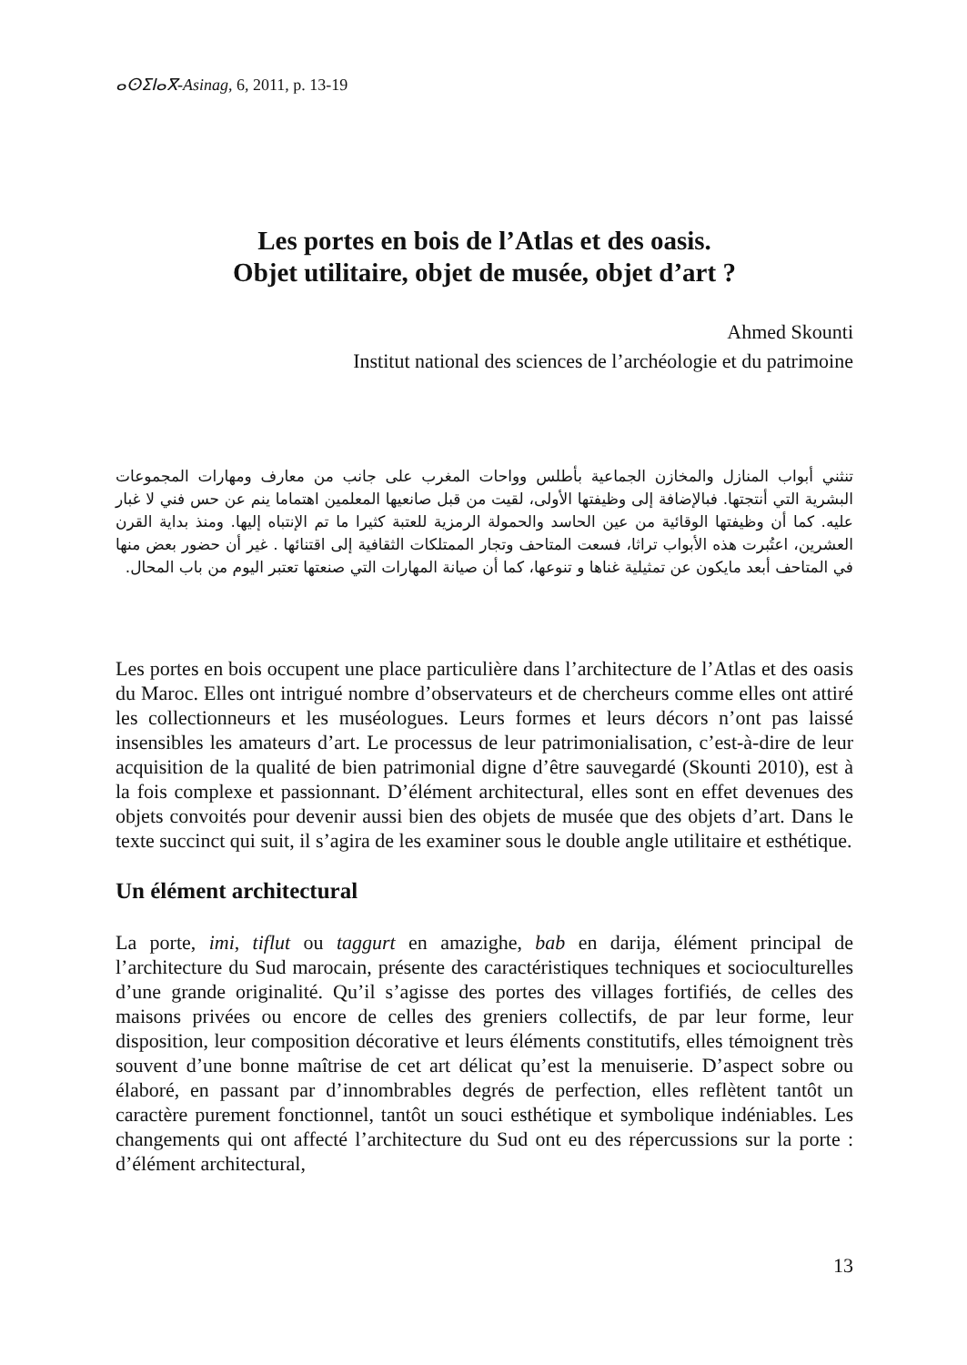ⴰⵙⵉⵏⴰⴳ-Asinag, 6, 2011, p. 13-19
Les portes en bois de l’Atlas et des oasis.
Objet utilitaire, objet de musée, objet d’art ?
Ahmed Skounti
Institut national des sciences de l’archéologie et du patrimoine
تنثني أبواب المنازل والمخازن الجماعية بأطلس وواحات المغرب على جانب من معارف ومهارات المجموعات البشرية التي أنتجتها. فبالإضافة إلى وظيفتها الأولى، لقيت من قبل صانعيها المعلمين اهتماما ينم عن حس فني لا غبار عليه. كما أن وظيفتها الوقائية من عين الحاسد والحمولة الرمزية للعتبة كثيرا ما تم الإنتباه إليها. ومنذ بداية القرن العشرين، اعتُبرت هذه الأبواب تراثا، فسعت المتاحف وتجار الممتلكات الثقافية إلى اقتنائها . غير أن حضور بعض منها في المتاحف أبعد مايكون عن تمثيلية غناها و تنوعها، كما أن صيانة المهارات التي صنعتها تعتبر اليوم من باب المحال.
Les portes en bois occupent une place particulière dans l’architecture de l’Atlas et des oasis du Maroc. Elles ont intrigué nombre d’observateurs et de chercheurs comme elles ont attiré les collectionneurs et les muséologues. Leurs formes et leurs décors n’ont pas laissé insensibles les amateurs d’art. Le processus de leur patrimonialisation, c’est-à-dire de leur acquisition de la qualité de bien patrimonial digne d’être sauvegardé (Skounti 2010), est à la fois complexe et passionnant. D’élément architectural, elles sont en effet devenues des objets convoités pour devenir aussi bien des objets de musée que des objets d’art. Dans le texte succinct qui suit, il s’agira de les examiner sous le double angle utilitaire et esthétique.
Un élément architectural
La porte, imi, tiflut ou taggurt en amazighe, bab en darija, élément principal de l’architecture du Sud marocain, présente des caractéristiques techniques et socioculturelles d’une grande originalité. Qu’il s’agisse des portes des villages fortifiés, de celles des maisons privées ou encore de celles des greniers collectifs, de par leur forme, leur disposition, leur composition décorative et leurs éléments constitutifs, elles témoignent très souvent d’une bonne maîtrise de cet art délicat qu’est la menuiserie. D’aspect sobre ou élaboré, en passant par d’innombrables degrés de perfection, elles reflètent tantôt un caractère purement fonctionnel, tantôt un souci esthétique et symbolique indéniables. Les changements qui ont affecté l’architecture du Sud ont eu des répercussions sur la porte : d’élément architectural,
13